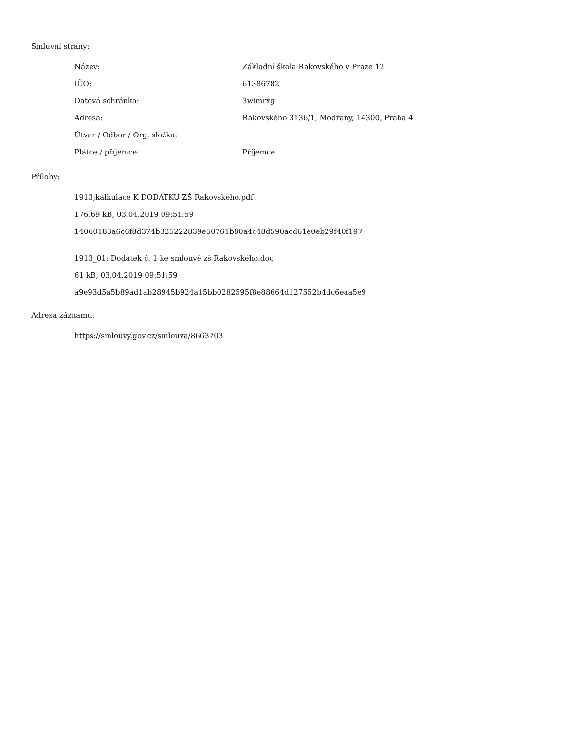Smluvní strany:
| Název: | Základní škola Rakovského v Praze 12 |
| IČO: | 61386782 |
| Datová schránka: | 3wimrxg |
| Adresa: | Rakovského 3136/1, Modřany, 14300, Praha 4 |
| Útvar / Odbor / Org. složka: | |
| Plátce / příjemce: | Příjemce |
Přílohy:
1913;kalkulace K DODATKU ZŠ Rakovského.pdf
176.69 kB, 03.04.2019 09:51:59
14060183a6c6f8d374b325222839e50761b80a4c48d590acd61e0eb29f40f197
1913_01; Dodatek č. 1 ke smlouvě zš Rakovského.doc
61 kB, 03.04.2019 09:51:59
a9e93d5a5b89ad1ab28945b924a15bb0282595f8e88664d127552b4dc6eaa5e9
Adresa záznamu:
https://smlouvy.gov.cz/smlouva/8663703